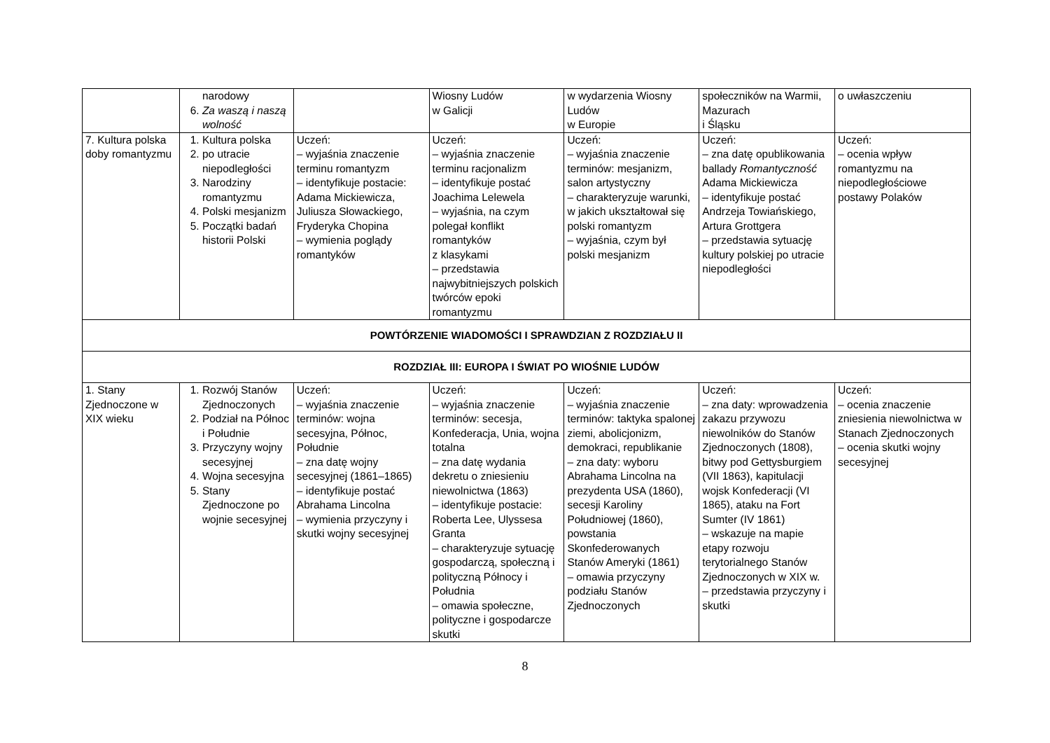| | narodowy 6. Za waszą i naszą wolność | | Wiosny Ludów w Galicji | w wydarzenia Wiosny Ludów w Europie | społeczników na Warmii, Mazurach i Śląsku | o uwłaszczeniu |
| 7. Kultura polska doby romantyzmu | 1. Kultura polska 2. po utracie niepodległości 3. Narodziny romantyzmu 4. Polski mesjanizm 5. Początki badań historii Polski | Uczeń: – wyjaśnia znaczenie terminu romantyzm – identyfikuje postacie: Adama Mickiewicza, Juliusza Słowackiego, Fryderyka Chopina – wymienia poglądy romantyków | Uczeń: – wyjaśnia znaczenie terminu racjonalizm – identyfikuje postać Joachima Lelewela – wyjaśnia, na czym polegał konflikt romantyków z klasykami – przedstawia najwybitniejszych polskich twórców epoki romantyzmu | Uczeń: – wyjaśnia znaczenie terminów: mesjanizm, salon artystyczny – charakteryzuje warunki, w jakich ukształtował się polski romantyzm – wyjaśnia, czym był polski mesjanizm | Uczeń: – zna datę opublikowania ballady Romantyczność Adama Mickiewicza – identyfikuje postać Andrzeja Towiańskiego, Artura Grottgera – przedstawia sytuację kultury polskiej po utracie niepodległości | Uczeń: – ocenia wpływ romantyzmu na niepodległościowe postawy Polaków |
| POWTÓRZENIE WIADOMOŚCI I SPRAWDZIAN Z ROZDZIAŁU II | | | | | | |
| ROZDZIAŁ III: EUROPA I ŚWIAT PO WIOŚNIE LUDÓW | | | | | | |
| 1. Stany Zjednoczone w XIX wieku | 1. Rozwój Stanów Zjednoczonych 2. Podział na Północ i Południe 3. Przyczyny wojny secesyjnej 4. Wojna secesyjna 5. Stany Zjednoczone po wojnie secesyjnej | Uczeń: – wyjaśnia znaczenie terminów: wojna secesyjna, Północ, Południe – zna datę wojny secesyjnej (1861–1865) – identyfikuje postać Abrahama Lincolna – wymienia przyczyny i skutki wojny secesyjnej | Uczeń: – wyjaśnia znaczenie terminów: secesja, Konfederacja, Unia, wojna totalna – zna datę wydania dekretu o zniesieniu niewolnictwa (1863) – identyfikuje postacie: Roberta Lee, Ulyssesa Granta – charakteryzuje sytuację gospodarczą, społeczną i polityczną Północy i Południa – omawia społeczne, polityczne i gospodarcze skutki | Uczeń: – wyjaśnia znaczenie terminów: taktyka spalonej ziemi, abolicjonizm, demokraci, republikanie – zna daty: wyboru Abrahama Lincolna na prezydenta USA (1860), secesji Karoliny Południowej (1860), powstania Skonfederowanych Stanów Ameryki (1861) – omawia przyczyny podziału Stanów Zjednoczonych | Uczeń: – zna daty: wprowadzenia zakazu przywozu niewolników do Stanów Zjednoczonych (1808), bitwy pod Gettysburgiem (VII 1863), kapitulacji wojsk Konfederacji (VI 1865), ataku na Fort Sumter (IV 1861) – wskazuje na mapie etapy rozwoju terytorialnego Stanów Zjednoczonych w XIX w. – przedstawia przyczyny i skutki | Uczeń: – ocenia znaczenie zniesienia niewolnictwa w Stanach Zjednoczonych – ocenia skutki wojny secesyjnej |
8